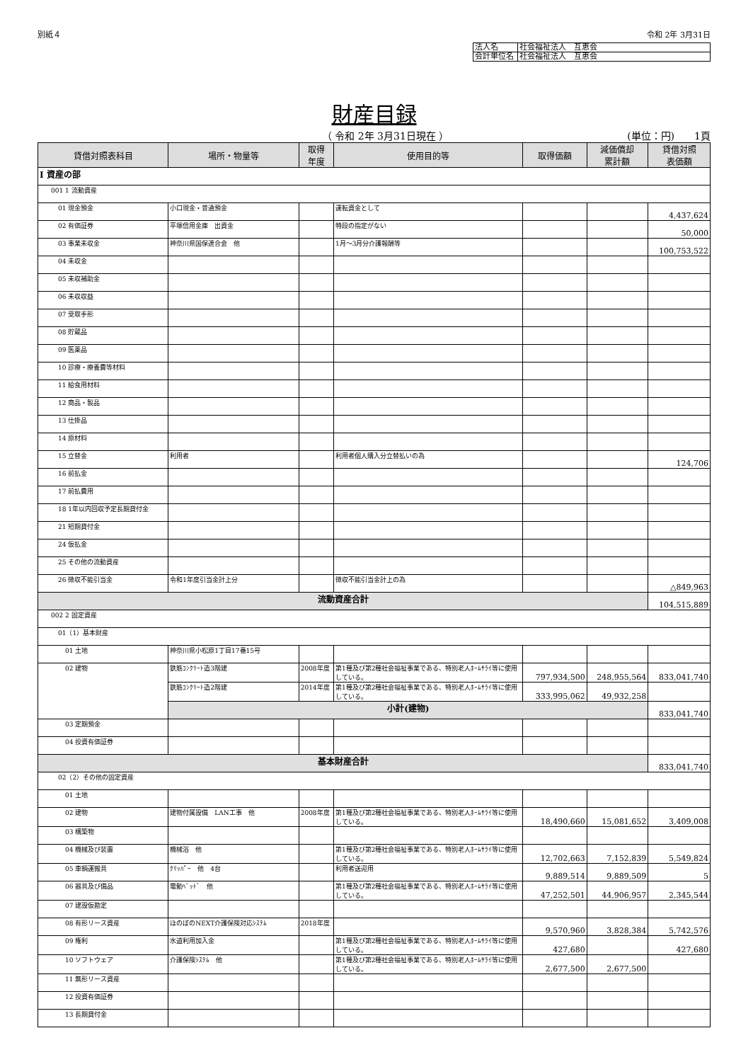別紙４ 令和 2年 3月31日
| 法人名 | 社会福祉法人 互恵会 |
| 会計単位名 | 社会福祉法人 互恵会 |
財産目録
（ 令和 2年 3月31日現在 ） (単位：円)　　1頁
| 貸借対照表科目 | 場所・物量等 | 取得 年度 | 使用目的等 | 取得価額 | 減価償却 累計額 | 貸借対照 表価額 |
| --- | --- | --- | --- | --- | --- | --- |
| Ⅰ 資産の部 | | | | | | |
| 001 1 流動資産 | | | | | | |
| 01 現金預金 | 小口現金・普通預金 | | 運転資金として | | | 4,437,624 |
| 02 有価証券 | 平塚信用金庫 出資金 | | 特段の指定がない | | | 50,000 |
| 03 事業未収金 | 神奈川県国保連合会 他 | | 1月～3月分介護報酬等 | | | 100,753,522 |
| 04 未収金 | | | | | | |
| 05 未収補助金 | | | | | | |
| 06 未収収益 | | | | | | |
| 07 受取手形 | | | | | | |
| 08 貯蔵品 | | | | | | |
| 09 医薬品 | | | | | | |
| 10 診療・療養費等材料 | | | | | | |
| 11 給食用材料 | | | | | | |
| 12 商品・製品 | | | | | | |
| 13 仕掛品 | | | | | | |
| 14 原材料 | | | | | | |
| 15 立替金 | 利用者 | | 利用者個人購入分立替払いの為 | | | 124,706 |
| 16 前払金 | | | | | | |
| 17 前払費用 | | | | | | |
| 18 1年以内回収予定長期貸付金 | | | | | | |
| 21 短期貸付金 | | | | | | |
| 24 仮払金 | | | | | | |
| 25 その他の流動資産 | | | | | | |
| 26 徴収不能引当金 | 令和1年度引当金計上分 | | 徴収不能引当金計上の為 | | | △849,963 |
| 流動資産合計 | | | | | | 104,515,889 |
| 002 2 固定資産 | | | | | | |
| 01（1）基本財産 | | | | | | |
| 01 土地 | 神奈川県小松原1丁目17番15号 | | | | | |
| 02 建物 | 鉄筋ｺﾝｸﾘｰﾄ造3階建 | 2008年度 | 第1種及び第2種社会福祉事業である、特別老人ﾎｰﾑｻﾗｲ等に使用している。 | 797,934,500 | 248,955,564 | 833,041,740 |
| | 鉄筋ｺﾝｸﾘｰﾄ造2階建 | 2014年度 | 第1種及び第2種社会福祉事業である、特別老人ﾎｰﾑｻﾗｲ等に使用している。 | 333,995,062 | 49,932,258 | |
| | 小計(建物) | | | | | 833,041,740 |
| 03 定期預金 | | | | | | |
| 04 投資有価証券 | | | | | | |
| 基本財産合計 | | | | | | 833,041,740 |
| 02（2）その他の固定資産 | | | | | | |
| 01 土地 | | | | | | |
| 02 建物 | 建物付属設備 LAN工事 他 | 2008年度 | 第1種及び第2種社会福祉事業である、特別老人ﾎｰﾑｻﾗｲ等に使用している。 | 18,490,660 | 15,081,652 | 3,409,008 |
| 03 構築物 | | | | | | |
| 04 機械及び装置 | 機械浴 他 | | 第1種及び第2種社会福祉事業である、特別老人ﾎｰﾑｻﾗｲ等に使用している。 | 12,702,663 | 7,152,839 | 5,549,824 |
| 05 車輌運搬具 | ｸﾘｯﾊﾟｰ 他 4台 | | 利用者送迎用 | 9,889,514 | 9,889,509 | 5 |
| 06 器具及び備品 | 電動ﾍﾞｯﾄﾞ 他 | | 第1種及び第2種社会福祉事業である、特別老人ﾎｰﾑｻﾗｲ等に使用している。 | 47,252,501 | 44,906,957 | 2,345,544 |
| 07 建設仮勘定 | | | | | | |
| 08 有形リース資産 | ほのぼのNEXT介護保険対応ｼｽﾃﾑ | 2018年度 | | 9,570,960 | 3,828,384 | 5,742,576 |
| 09 権利 | 水道利用加入金 | | 第1種及び第2種社会福祉事業である、特別老人ﾎｰﾑｻﾗｲ等に使用している。 | 427,680 | | 427,680 |
| 10 ソフトウェア | 介護保険ｼｽﾃﾑ 他 | | 第1種及び第2種社会福祉事業である、特別老人ﾎｰﾑｻﾗｲ等に使用している。 | 2,677,500 | 2,677,500 | |
| 11 無形リース資産 | | | | | | |
| 12 投資有価証券 | | | | | | |
| 13 長期貸付金 | | | | | | |